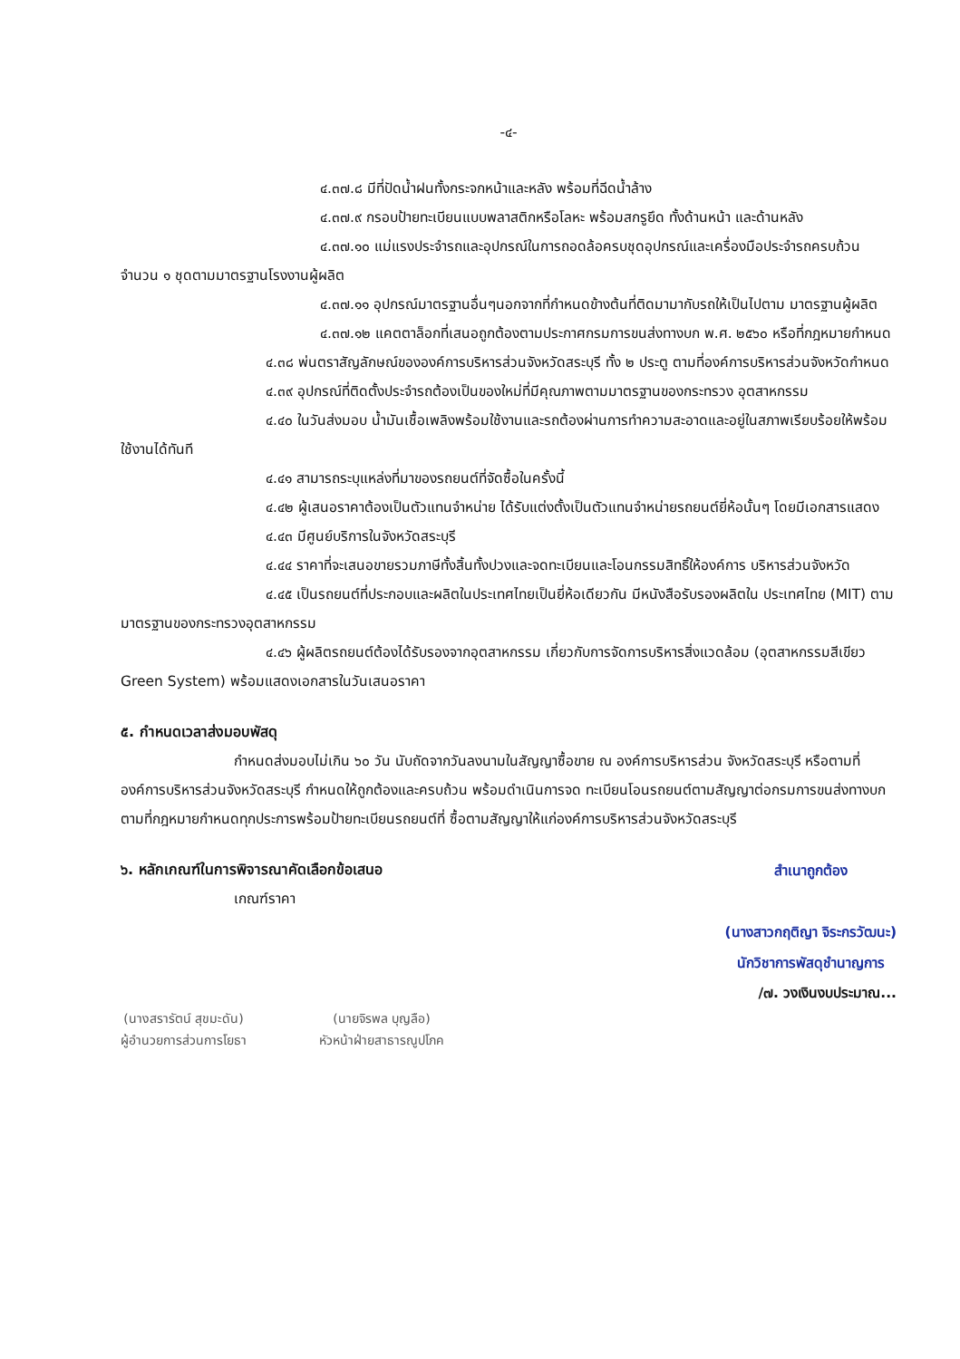-๔-
๔.๓๗.๘ มีที่ปัดน้ำฝนทั้งกระจกหน้าและหลัง พร้อมที่ฉีดน้ำล้าง
๔.๓๗.๙ กรอบป้ายทะเบียนแบบพลาสติกหรือโลหะ พร้อมสกรูยึด ทั้งด้านหน้า และด้านหลัง
๔.๓๗.๑๐ แม่แรงประจำรถและอุปกรณ์ในการถอดล้อครบชุดอุปกรณ์และเครื่องมือประจำรถครบถ้วน จำนวน ๑ ชุดตามมาตรฐานโรงงานผู้ผลิต
๔.๓๗.๑๑ อุปกรณ์มาตรฐานอื่นๆนอกจากที่กำหนดข้างต้นที่ติดมามากับรถให้เป็นไปตาม มาตรฐานผู้ผลิต
๔.๓๗.๑๒ แคตตาล็อกที่เสนอถูกต้องตามประกาศกรมการขนส่งทางบก พ.ศ. ๒๕๖๐ หรือที่กฎหมายกำหนด
๔.๓๘ พ่นตราสัญลักษณ์ขององค์การบริหารส่วนจังหวัดสระบุรี ทั้ง ๒ ประตู ตามที่องค์การบริหารส่วนจังหวัดกำหนด
๔.๓๙ อุปกรณ์ที่ติดตั้งประจำรถต้องเป็นของใหม่ที่มีคุณภาพตามมาตรฐานของกระทรวง อุตสาหกรรม
๔.๔๐ ในวันส่งมอบ น้ำมันเชื้อเพลิงพร้อมใช้งานและรถต้องผ่านการทำความสะอาดและอยู่ในสภาพเรียบร้อยให้พร้อมใช้งานได้ทันที
๔.๔๑ สามารถระบุแหล่งที่มาของรถยนต์ที่จัดซื้อในครั้งนี้
๔.๔๒ ผู้เสนอราคาต้องเป็นตัวแทนจำหน่าย ได้รับแต่งตั้งเป็นตัวแทนจำหน่ายรถยนต์ยี่ห้อนั้นๆ โดยมีเอกสารแสดง
๔.๔๓ มีศูนย์บริการในจังหวัดสระบุรี
๔.๔๔ ราคาที่จะเสนอขายรวมภาษีทั้งสิ้นทั้งปวงและจดทะเบียนและโอนกรรมสิทธิ์ให้องค์การ บริหารส่วนจังหวัด
๔.๔๕ เป็นรถยนต์ที่ประกอบและผลิตในประเทศไทยเป็นยี่ห้อเดียวกัน มีหนังสือรับรองผลิตใน ประเทศไทย (MIT) ตามมาตรฐานของกระทรวงอุตสาหกรรม
๔.๔๖ ผู้ผลิตรถยนต์ต้องได้รับรองจากอุตสาหกรรม เกี่ยวกับการจัดการบริหารสิ่งแวดล้อม (อุตสาหกรรมสีเขียว Green System) พร้อมแสดงเอกสารในวันเสนอราคา
๕. กำหนดเวลาส่งมอบพัสดุ
กำหนดส่งมอบไม่เกิน ๖๐ วัน นับถัดจากวันลงนามในสัญญาซื้อขาย ณ องค์การบริหารส่วน จังหวัดสระบุรี หรือตามที่องค์การบริหารส่วนจังหวัดสระบุรี กำหนดให้ถูกต้องและครบถ้วน พร้อมดำเนินการจด ทะเบียนโอนรถยนต์ตามสัญญาต่อกรมการขนส่งทางบก ตามที่กฎหมายกำหนดทุกประการพร้อมป้ายทะเบียนรถยนต์ที่ ซื้อตามสัญญาให้แก่องค์การบริหารส่วนจังหวัดสระบุรี
๖. หลักเกณฑ์ในการพิจารณาคัดเลือกข้อเสนอ
เกณฑ์ราคา
สำเนาถูกต้อง
(นางสาวกฤติญา จิระกรวัฒนะ)
นักวิชาการพัสดุชำนาญการ
/๗. วงเงินงบประมาณ...
(นางสรารัตน์ สุขมะดัน)
ผู้อำนวยการส่วนการโยธา
(นายจิรพล บุญลือ)
หัวหน้าฝ่ายสาธารณูปโภค